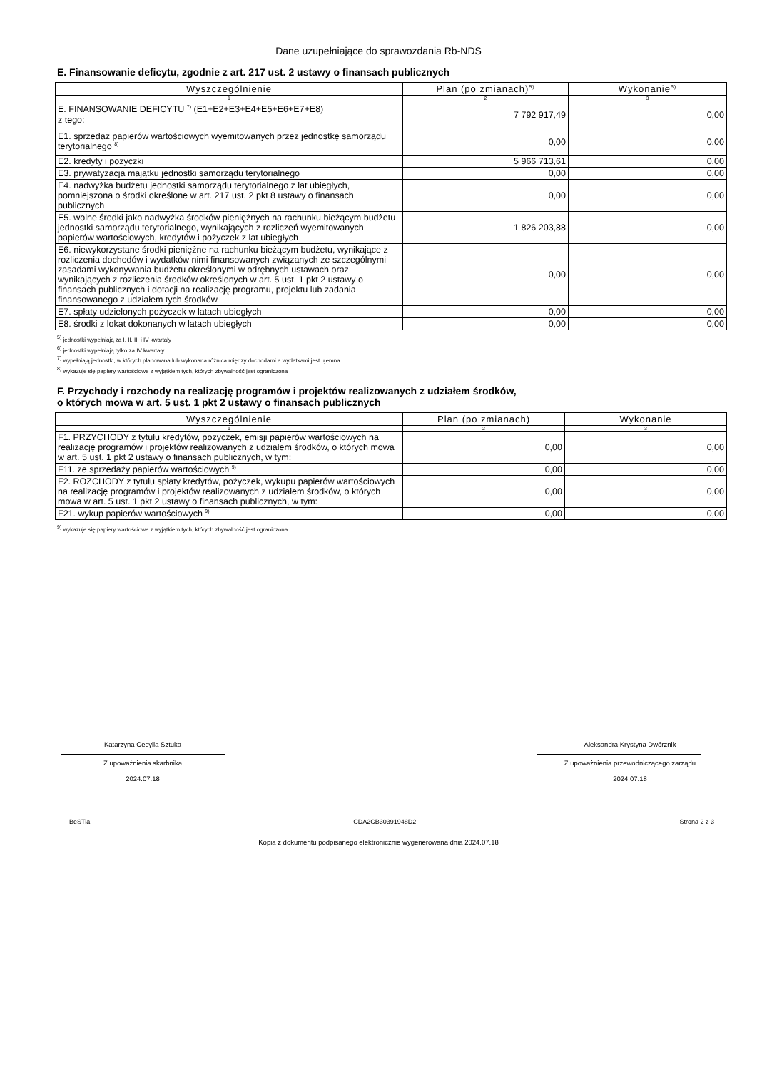Dane uzupełniające do sprawozdania Rb-NDS
E. Finansowanie deficytu, zgodnie z art. 217 ust. 2 ustawy o finansach publicznych
| Wyszczególnienie | Plan (po zmianach)<sup>5)</sup> | Wykonanie<sup>6)</sup> |
| --- | --- | --- |
| 1 | 2 | 3 |
| E. FINANSOWANIE DEFICYTU <sup>7)</sup> (E1+E2+E3+E4+E5+E6+E7+E8) z tego: | 7 792 917,49 | 0,00 |
| E1. sprzedaż papierów wartościowych wyemitowanych przez jednostkę samorządu terytorialnego <sup>8)</sup> | 0,00 | 0,00 |
| E2. kredyty i pożyczki | 5 966 713,61 | 0,00 |
| E3. prywatyzacja majątku jednostki samorządu terytorialnego | 0,00 | 0,00 |
| E4. nadwyżka budżetu jednostki samorządu terytorialnego z lat ubiegłych, pomniejszona o środki określone w art. 217 ust. 2 pkt 8 ustawy o finansach publicznych | 0,00 | 0,00 |
| E5. wolne środki jako nadwyżka środków pieniężnych na rachunku bieżącym budżetu jednostki samorządu terytorialnego, wynikających z rozliczeń wyemitowanych papierów wartościowych, kredytów i pożyczek z lat ubiegłych | 1 826 203,88 | 0,00 |
| E6. niewykorzystane środki pieniężne na rachunku bieżącym budżetu, wynikające z rozliczenia dochodów i wydatków nimi finansowanych związanych ze szczególnymi zasadami wykonywania budżetu określonymi w odrębnych ustawach oraz wynikających z rozliczenia środków określonych w art. 5 ust. 1 pkt 2 ustawy o finansach publicznych i dotacji na realizację programu, projektu lub zadania finansowanego z udziałem tych środków | 0,00 | 0,00 |
| E7. spłaty udzielonych pożyczek w latach ubiegłych | 0,00 | 0,00 |
| E8. środki z lokat dokonanych w latach ubiegłych | 0,00 | 0,00 |
<sup>5)</sup> jednostki wypełniają za I, II, III i IV kwartały
<sup>6)</sup> jednostki wypełniają tylko za IV kwartały
<sup>7)</sup> wypełniają jednostki, w których planowana lub wykonana różnica między dochodami a wydatkami jest ujemna
<sup>8)</sup> wykazuje się papiery wartościowe z wyjątkiem tych, których zbywalność jest ograniczona
F. Przychody i rozchody na realizację programów i projektów realizowanych z udziałem środków,
o których mowa w art. 5 ust. 1 pkt 2 ustawy o finansach publicznych
| Wyszczególnienie | Plan (po zmianach) | Wykonanie |
| --- | --- | --- |
| 1 | 2 | 3 |
| F1. PRZYCHODY z tytułu kredytów, pożyczek, emisji papierów wartościowych na realizację programów i projektów realizowanych z udziałem środków, o których mowa w art. 5 ust. 1 pkt 2 ustawy o finansach publicznych, w tym: | 0,00 | 0,00 |
| F11. ze sprzedaży papierów wartościowych <sup>9)</sup> | 0,00 | 0,00 |
| F2. ROZCHODY z tytułu spłaty kredytów, pożyczek, wykupu papierów wartościowych na realizację programów i projektów realizowanych z udziałem środków, o których mowa w art. 5 ust. 1 pkt 2 ustawy o finansach publicznych, w tym: | 0,00 | 0,00 |
| F21. wykup papierów wartościowych <sup>9)</sup> | 0,00 | 0,00 |
<sup>9)</sup> wykazuje się papiery wartościowe z wyjątkiem tych, których zbywalność jest ograniczona
Katarzyna Cecylia Sztuka
Z upoważnienia skarbnika
2024.07.18
Aleksandra Krystyna Dwórznik
Z upoważnienia przewodniczącego zarządu
2024.07.18
BeSTia CDA2CB30391948D2 Strona 2 z 3
Kopia z dokumentu podpisanego elektronicznie wygenerowana dnia 2024.07.18